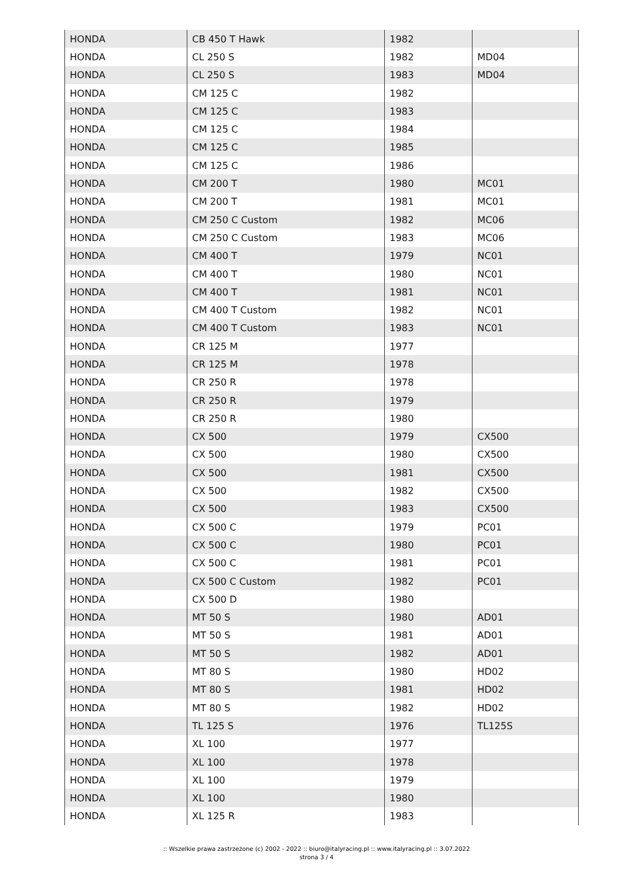| HONDA | CB 450 T Hawk | 1982 | |
| HONDA | CL 250 S | 1982 | MD04 |
| HONDA | CL 250 S | 1983 | MD04 |
| HONDA | CM 125 C | 1982 | |
| HONDA | CM 125 C | 1983 | |
| HONDA | CM 125 C | 1984 | |
| HONDA | CM 125 C | 1985 | |
| HONDA | CM 125 C | 1986 | |
| HONDA | CM 200 T | 1980 | MC01 |
| HONDA | CM 200 T | 1981 | MC01 |
| HONDA | CM 250 C Custom | 1982 | MC06 |
| HONDA | CM 250 C Custom | 1983 | MC06 |
| HONDA | CM 400 T | 1979 | NC01 |
| HONDA | CM 400 T | 1980 | NC01 |
| HONDA | CM 400 T | 1981 | NC01 |
| HONDA | CM 400 T Custom | 1982 | NC01 |
| HONDA | CM 400 T Custom | 1983 | NC01 |
| HONDA | CR 125 M | 1977 | |
| HONDA | CR 125 M | 1978 | |
| HONDA | CR 250 R | 1978 | |
| HONDA | CR 250 R | 1979 | |
| HONDA | CR 250 R | 1980 | |
| HONDA | CX 500 | 1979 | CX500 |
| HONDA | CX 500 | 1980 | CX500 |
| HONDA | CX 500 | 1981 | CX500 |
| HONDA | CX 500 | 1982 | CX500 |
| HONDA | CX 500 | 1983 | CX500 |
| HONDA | CX 500 C | 1979 | PC01 |
| HONDA | CX 500 C | 1980 | PC01 |
| HONDA | CX 500 C | 1981 | PC01 |
| HONDA | CX 500 C Custom | 1982 | PC01 |
| HONDA | CX 500 D | 1980 | |
| HONDA | MT 50 S | 1980 | AD01 |
| HONDA | MT 50 S | 1981 | AD01 |
| HONDA | MT 50 S | 1982 | AD01 |
| HONDA | MT 80 S | 1980 | HD02 |
| HONDA | MT 80 S | 1981 | HD02 |
| HONDA | MT 80 S | 1982 | HD02 |
| HONDA | TL 125 S | 1976 | TL125S |
| HONDA | XL 100 | 1977 | |
| HONDA | XL 100 | 1978 | |
| HONDA | XL 100 | 1979 | |
| HONDA | XL 100 | 1980 | |
| HONDA | XL 125 R | 1983 | |
:: Wszelkie prawa zastrzeżone (c) 2002 - 2022 :: biuro@italyracing.pl :: www.italyracing.pl :: 3.07.2022
strona 3 / 4